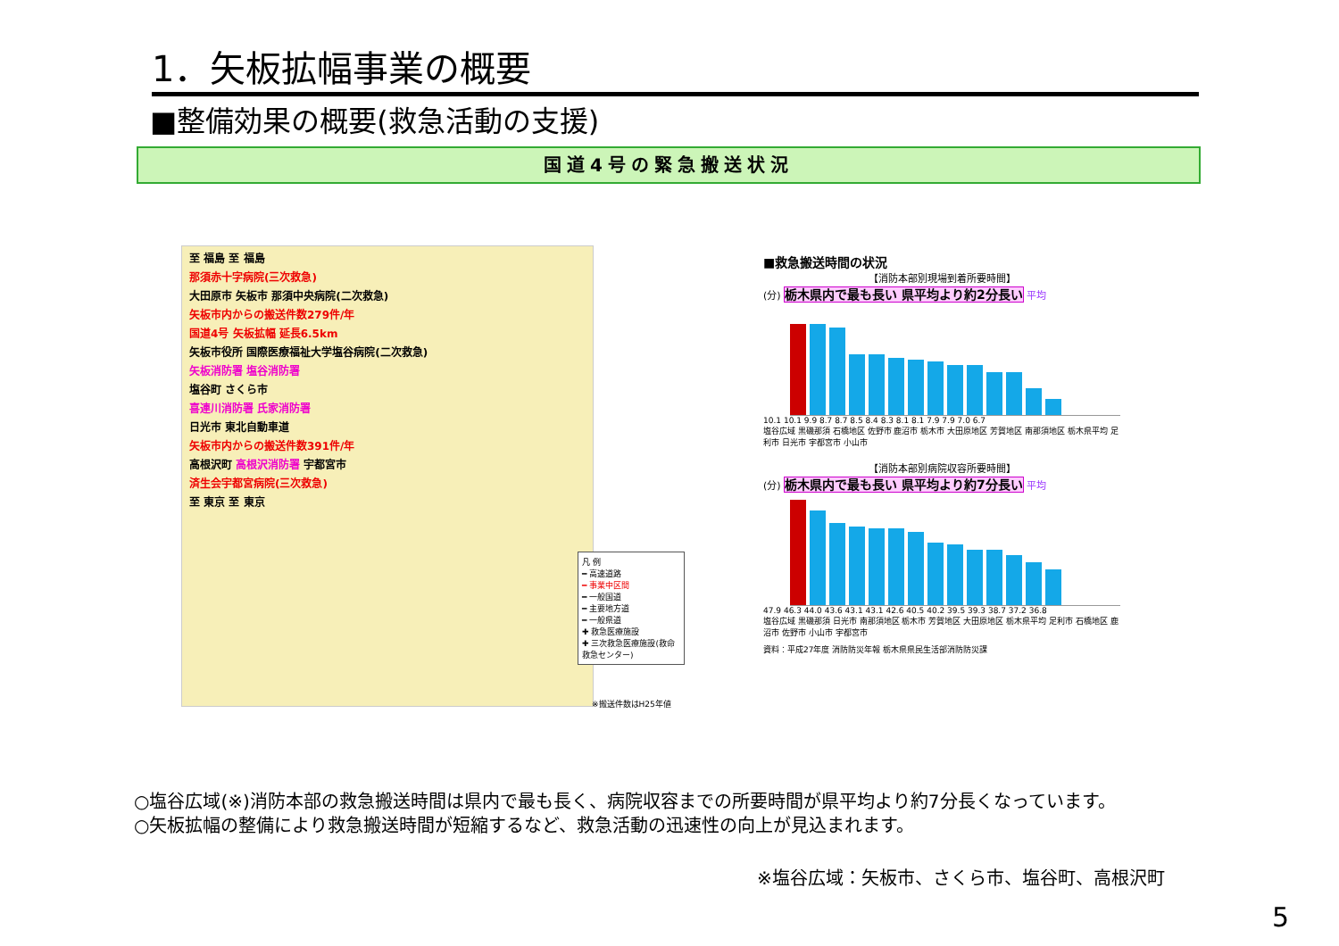1．矢板拡幅事業の概要
■整備効果の概要(救急活動の支援)
国道4号の緊急搬送状況
至 福島 至 福島
那須赤十字病院(三次救急)
大田原市 矢板市 那須中央病院(二次救急)
矢板市内からの搬送件数279件/年
国道4号 矢板拡幅 延長6.5km
矢板市役所 国際医療福祉大学塩谷病院(二次救急)
矢板消防署 塩谷消防署
塩谷町 さくら市
喜連川消防署 氏家消防署
日光市 東北自動車道
矢板市内からの搬送件数391件/年
高根沢町 高根沢消防署 宇都宮市
済生会宇都宮病院(三次救急)
至 東京 至 東京
凡 例
━ 高速道路
━ 事業中区間
━ 一般国道
━ 主要地方道
━ 一般県道
✚ 救急医療施設
✚ 三次救急医療施設(救命救急センター)
※搬送件数はH25年値
■救急搬送時間の状況
【消防本部別現場到着所要時間】
(分) 栃木県内で最も長い 県平均より約2分長い 平均
10.1 10.1 9.9 8.7 8.7 8.5 8.4 8.3 8.1 8.1 7.9 7.9 7.0 6.7
塩谷広域 黒磯那須 石橋地区 佐野市 鹿沼市 栃木市 大田原地区 芳賀地区 南那須地区 栃木県平均 足利市 日光市 宇都宮市 小山市
【消防本部別病院収容所要時間】
(分) 栃木県内で最も長い 県平均より約7分長い 平均
47.9 46.3 44.0 43.6 43.1 43.1 42.6 40.5 40.2 39.5 39.3 38.7 37.2 36.8
塩谷広域 黒磯那須 日光市 南那須地区 栃木市 芳賀地区 大田原地区 栃木県平均 足利市 石橋地区 鹿沼市 佐野市 小山市 宇都宮市
資料：平成27年度 消防防災年報 栃木県県民生活部消防防災課
○塩谷広域(※)消防本部の救急搬送時間は県内で最も長く、病院収容までの所要時間が県平均より約7分長くなっています。
○矢板拡幅の整備により救急搬送時間が短縮するなど、救急活動の迅速性の向上が見込まれます。
※塩谷広域：矢板市、さくら市、塩谷町、高根沢町
5